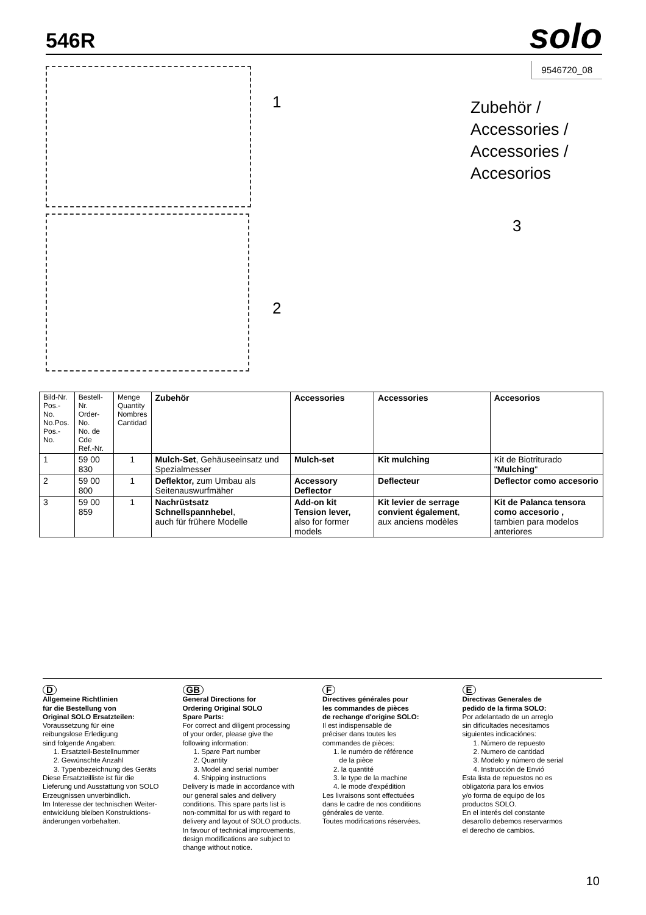546R
solo
9546720_08
Zubehör /
Accessories /
Accessories /
Accesorios
1
2
3
| Bild-Nr. Pos.-No. No.Pos. Pos.-No. | Bestell-Nr. Order-No. No. de Cde Ref.-Nr. | Menge Quantity Nombres Cantidad | Zubehör | Accessories | Accessories | Accesorios |
| --- | --- | --- | --- | --- | --- | --- |
| 1 | 59 00 830 | 1 | Mulch-Set , Gehäuseeinsatz und Spezialmesser | Mulch-set | Kit mulching | Kit de Biotriturado " Mulching " |
| 2 | 59 00 800 | 1 | Deflektor, zum Umbau als Seitenauswurfmäher | Accessory Deflector | Deflecteur | Deflector como accesorio |
| 3 | 59 00 859 | 1 | Nachrüstsatz Schnellspannhebel , auch für frühere Modelle | Add-on kit Tension lever, also for former models | Kit levier de serrage convient également , aux anciens modèles | Kit de Palanca tensora como accesorio , tambien para modelos anteriores |
D
Allgemeine Richtlinien
für die Bestellung von
Original SOLO Ersatzteilen:
Voraussetzung für eine
reibungslose Erledigung
sind folgende Angaben:
1. Ersatzteil-Bestellnummer
2. Gewünschte Anzahl
3. Typenbezeichnung des Geräts
Diese Ersatzteilliste ist für die
Lieferung und Ausstattung von SOLO
Erzeugnissen unverbindlich.
Im Interesse der technischen Weiter-
entwicklung bleiben Konstruktions-
änderungen vorbehalten.
GB
General Directions for
Ordering Original SOLO
Spare Parts:
For correct and diligent processing
of your order, please give the
following information:
1. Spare Part number
2. Quantity
3. Model and serial number
4. Shipping instructions
Delivery is made in accordance with
our general sales and delivery
conditions. This spare parts list is
non-committal for us with regard to
delivery and layout of SOLO products.
In favour of technical improvements,
design modifications are subject to
change without notice.
F
Directives générales pour
les commandes de pièces
de rechange d'origine SOLO:
Il est indispensable de
préciser dans toutes les
commandes de pièces:
1. le numéro de référence
de la pièce
2. la quantité
3. le type de la machine
4. le mode d'expédition
Les livraisons sont effectuées
dans le cadre de nos conditions
générales de vente.
Toutes modifications réservées.
E
Directivas Generales de
pedido de la firma SOLO:
Por adelantado de un arreglo
sin dificultades necesitamos
siguientes indicaciónes:
1. Número de repuesto
2. Numero de cantidad
3. Modelo y número de serial
4. Instrucción de Envió
Esta lista de repuestos no es
obligatoria para los envios
y/o forma de equipo de los
productos SOLO.
En el interés del constante
desarollo debemos reservarmos
el derecho de cambios.
10